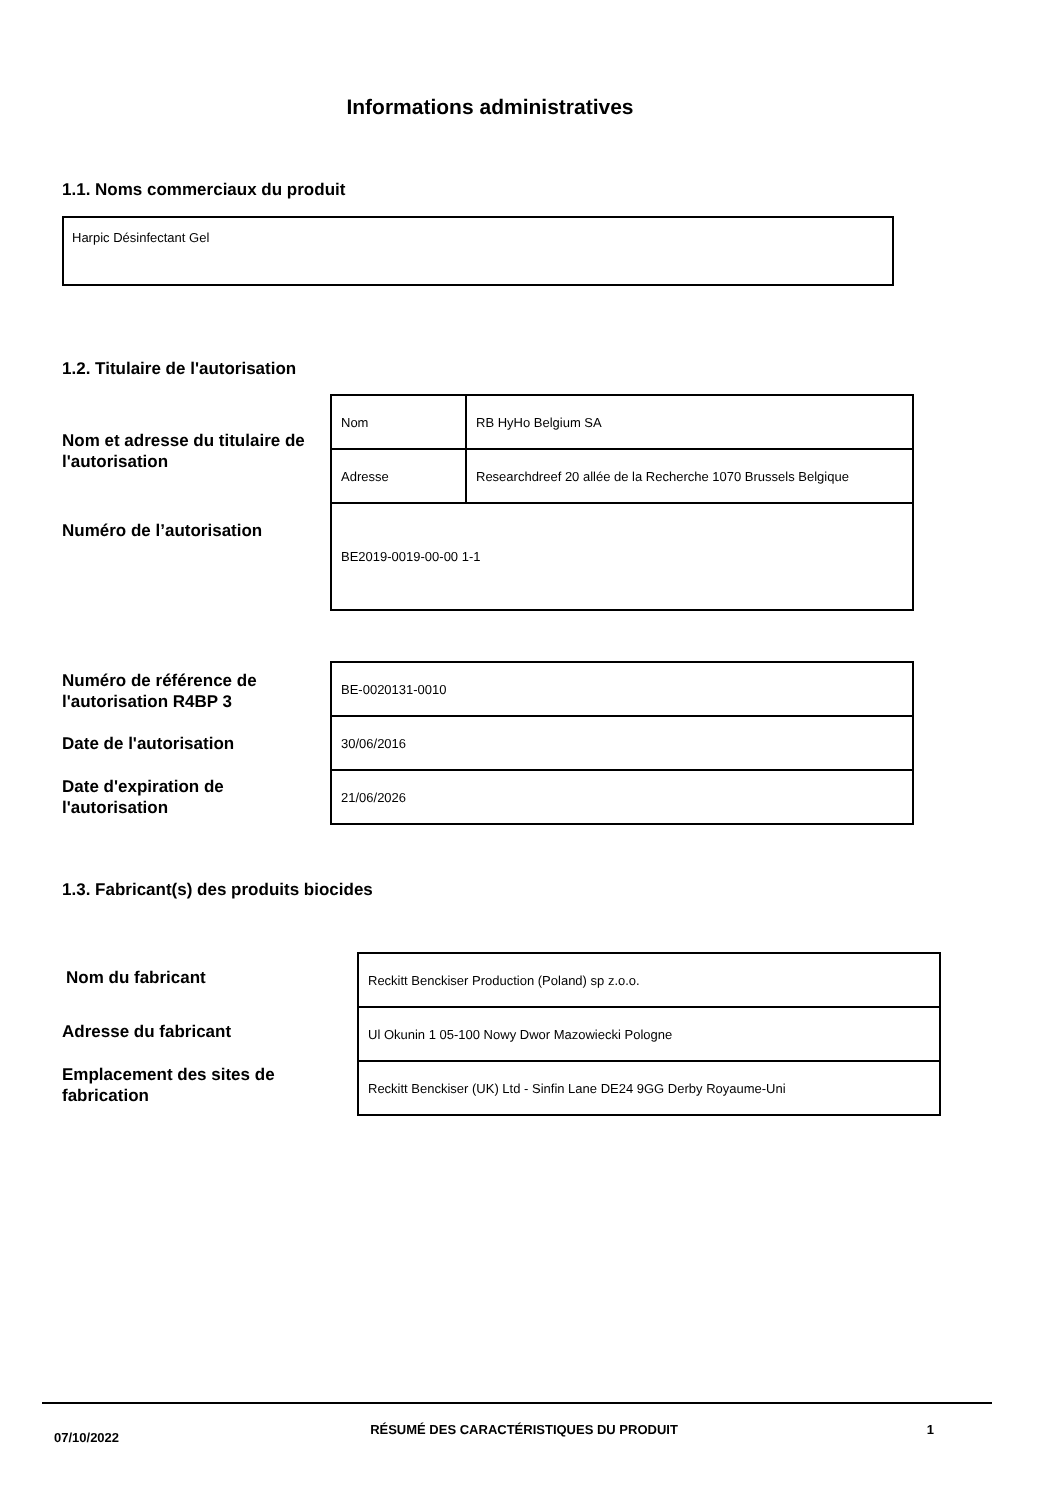Informations administratives
1.1. Noms commerciaux du produit
Harpic Désinfectant Gel
1.2. Titulaire de l'autorisation
Nom et adresse du titulaire de l'autorisation
| Nom | RB HyHo Belgium SA |
| Adresse | Researchdreef 20 allée de la Recherche 1070 Brussels Belgique |
| BE2019-0019-00-00 1-1 | |
Numéro de l’autorisation
Numéro de référence de l'autorisation R4BP 3
Date de l'autorisation
Date d'expiration de l'autorisation
| BE-0020131-0010 |
| 30/06/2016 |
| 21/06/2026 |
1.3. Fabricant(s) des produits biocides
Nom du fabricant
Adresse du fabricant
Emplacement des sites de fabrication
| Reckitt Benckiser Production (Poland) sp z.o.o. |
| Ul Okunin 1 05-100 Nowy Dwor Mazowiecki Pologne |
| Reckitt Benckiser (UK) Ltd - Sinfin Lane DE24 9GG Derby Royaume-Uni |
07/10/2022
RÉSUMÉ DES CARACTÉRISTIQUES DU PRODUIT 1